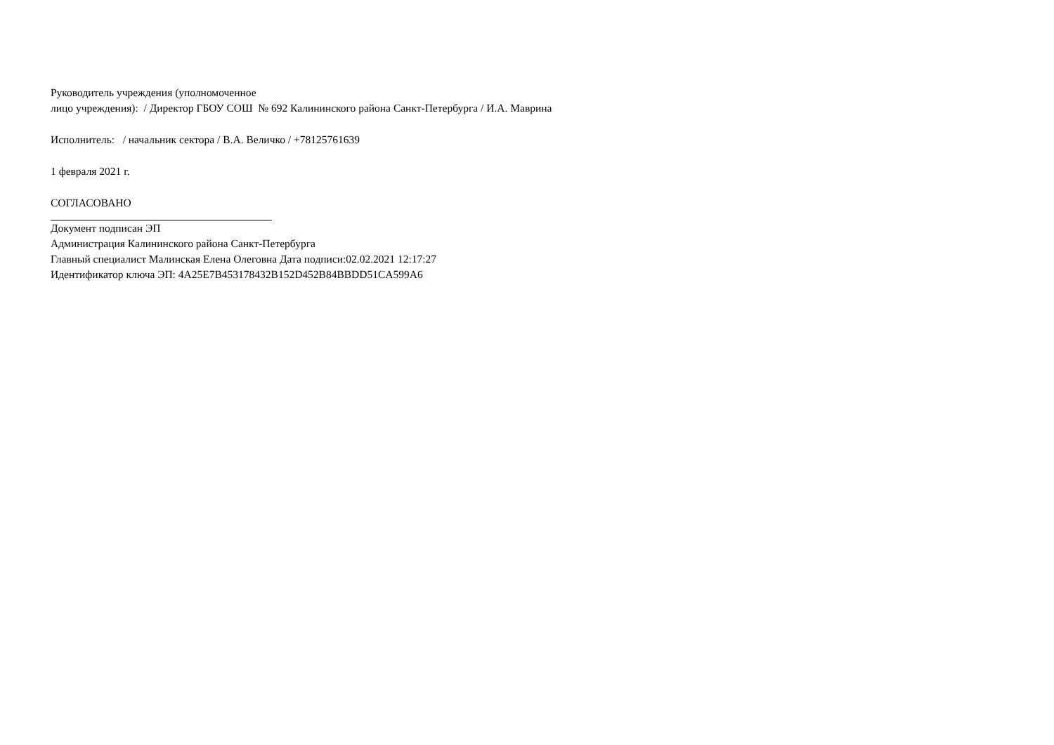Руководитель учреждения (уполномоченное
лицо учреждения): / Директор ГБОУ СОШ № 692 Калининского района Санкт-Петербурга / И.А. Маврина
Исполнитель: / начальник сектора / В.А. Величко / +78125761639
1 февраля 2021 г.
СОГЛАСОВАНО
Документ подписан ЭП
Администрация Калининского района Санкт-Петербурга
Главный специалист Малинская Елена Олеговна Дата подписи:02.02.2021 12:17:27
Идентификатор ключа ЭП: 4A25E7B453178432B152D452B84BBDD51CA599A6